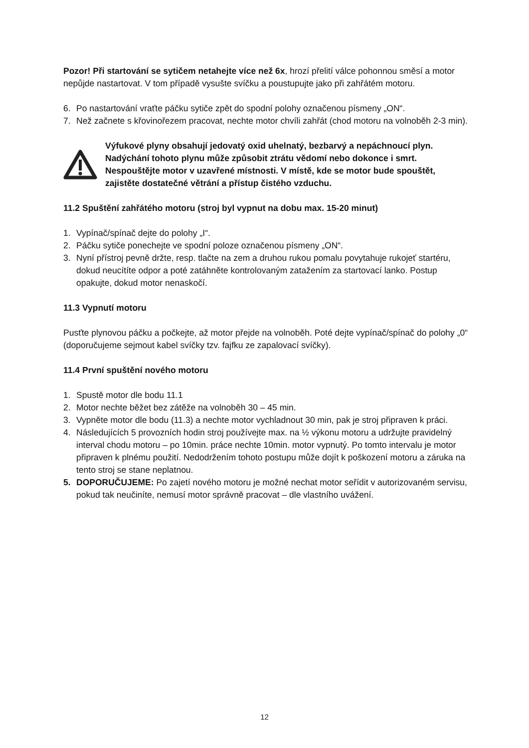Pozor! Při startování se sytičem netahejte více než 6x, hrozí přelití válce pohonnou směsí a motor nepůjde nastartovat. V tom případě vysušte svíčku a poustupujte jako při zahřátém motoru.
6. Po nastartování vraťte páčku sytiče zpět do spodní polohy označenou písmeny „ON“.
7. Než začnete s křovinořezem pracovat, nechte motor chvíli zahřát (chod motoru na volnoběh 2-3 min).
Výfukové plyny obsahují jedovatý oxid uhelnatý, bezbarvý a nepáchnoucí plyn. Nadýchání tohoto plynu může způsobit ztrátu vědomí nebo dokonce i smrt. Nespouštějte motor v uzavřené místnosti. V místě, kde se motor bude spouštět, zajistěte dostatečné větrání a přístup čistého vzduchu.
11.2 Spuštění zahřátého motoru (stroj byl vypnut na dobu max. 15-20 minut)
1. Vypínač/spínač dejte do polohy „I“.
2. Páčku sytiče ponechejte ve spodní poloze označenou písmeny „ON“.
3. Nyní přístroj pevně držte, resp. tlačte na zem a druhou rukou pomalu povytahuje rukojeť startéru, dokud neucítíte odpor a poté zatáhněte kontrolovaným zatažením za startovací lanko. Postup opakujte, dokud motor nenaskočí.
11.3 Vypnutí motoru
Pusťte plynovou páčku a počkejte, až motor přejde na volnoběh. Poté dejte vypínač/spínač do polohy „0“ (doporučujeme sejmout kabel svíčky tzv. fajfku ze zapalovací svíčky).
11.4 První spuštění nového motoru
1. Spustě motor dle bodu 11.1
2. Motor nechte běžet bez zátěže na volnoběh 30 – 45 min.
3. Vypněte motor dle bodu (11.3) a nechte motor vychladnout 30 min, pak je stroj připraven k práci.
4. Následujících 5 provozních hodin stroj používejte max. na ½ výkonu motoru a udržujte pravidelný interval chodu motoru – po 10min. práce nechte 10min. motor vypnutý. Po tomto intervalu je motor připraven k plnému použití. Nedodržením tohoto postupu může dojít k poškození motoru a záruka na tento stroj se stane neplatnou.
5. DOPORUČUJEME: Po zajetí nového motoru je možné nechat motor seřídit v autorizovaném servisu, pokud tak neučiníte, nemusí motor správně pracovat – dle vlastního uvážení.
12